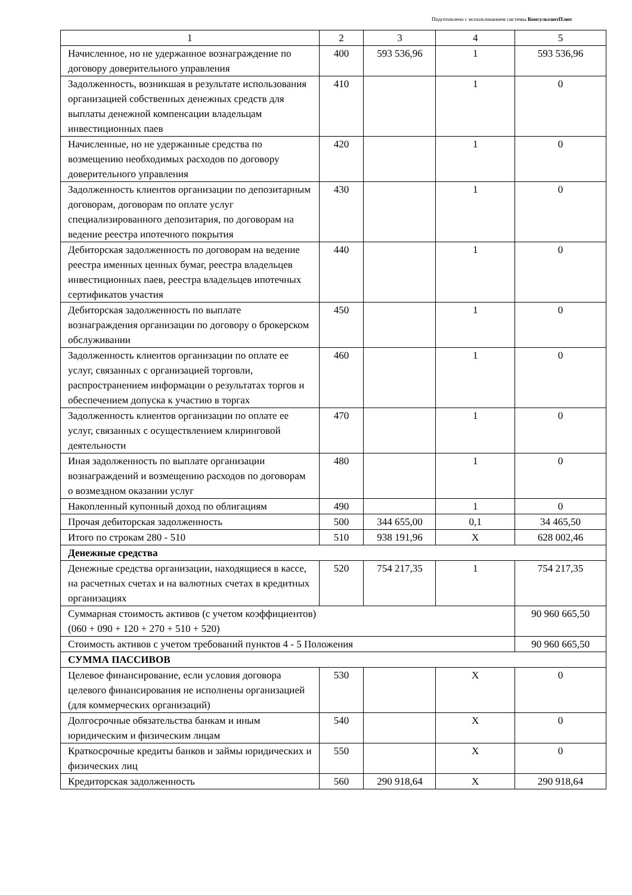Подготовлено с использованием системы КонсультантПлюс
| 1 | 2 | 3 | 4 | 5 |
| Начисленное, но не удержанное вознаграждение по договору доверительного управления | 400 | 593 536,96 | 1 | 593 536,96 |
| Задолженность, возникшая в результате использования организацией собственных денежных средств для выплаты денежной компенсации владельцам инвестиционных паев | 410 | | 1 | 0 |
| Начисленные, но не удержанные средства по возмещению необходимых расходов по договору доверительного управления | 420 | | 1 | 0 |
| Задолженность клиентов организации по депозитарным договорам, договорам по оплате услуг специализированного депозитария, по договорам на ведение реестра ипотечного покрытия | 430 | | 1 | 0 |
| Дебиторская задолженность по договорам на ведение реестра именных ценных бумаг, реестра владельцев инвестиционных паев, реестра владельцев ипотечных сертификатов участия | 440 | | 1 | 0 |
| Дебиторская задолженность по выплате вознаграждения организации по договору о брокерском обслуживании | 450 | | 1 | 0 |
| Задолженность клиентов организации по оплате ее услуг, связанных с организацией торговли, распространением информации о результатах торгов и обеспечением допуска к участию в торгах | 460 | | 1 | 0 |
| Задолженность клиентов организации по оплате ее услуг, связанных с осуществлением клиринговой деятельности | 470 | | 1 | 0 |
| Иная задолженность по выплате организации вознаграждений и возмещению расходов по договорам о возмездном оказании услуг | 480 | | 1 | 0 |
| Накопленный купонный доход по облигациям | 490 | | 1 | 0 |
| Прочая дебиторская задолженность | 500 | 344 655,00 | 0,1 | 34 465,50 |
| Итого по строкам 280 - 510 | 510 | 938 191,96 | X | 628 002,46 |
| Денежные средства | | | | |
| Денежные средства организации, находящиеся в кассе, на расчетных счетах и на валютных счетах в кредитных организациях | 520 | 754 217,35 | 1 | 754 217,35 |
| Суммарная стоимость активов (с учетом коэффициентов) (060 + 090 + 120 + 270 + 510 + 520) | | | | 90 960 665,50 |
| Стоимость активов с учетом требований пунктов 4 - 5 Положения | | | | 90 960 665,50 |
| СУММА ПАССИВОВ | | | | |
| Целевое финансирование, если условия договора целевого финансирования не исполнены организацией (для коммерческих организаций) | 530 | | X | 0 |
| Долгосрочные обязательства банкам и иным юридическим и физическим лицам | 540 | | X | 0 |
| Краткосрочные кредиты банков и займы юридических и физических лиц | 550 | | X | 0 |
| Кредиторская задолженность | 560 | 290 918,64 | X | 290 918,64 |